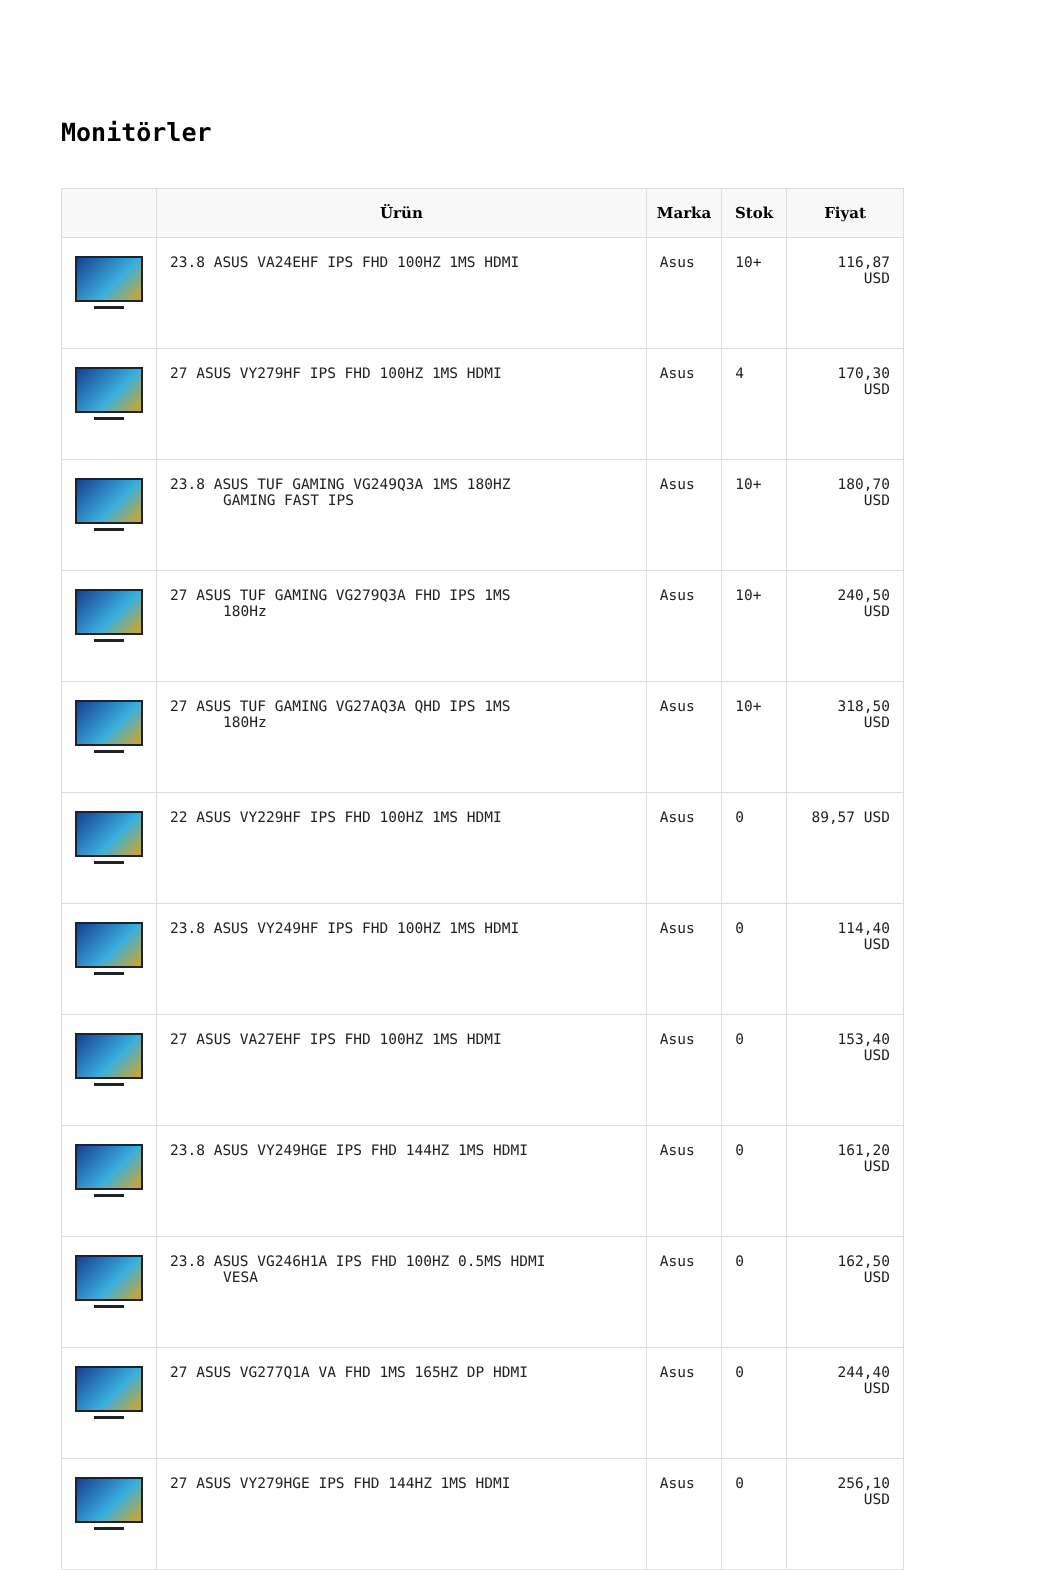Monitörler
| | Ürün | Marka | Stok | Fiyat |
| --- | --- | --- | --- | --- |
| | 23.8 ASUS VA24EHF IPS FHD 100HZ 1MS HDMI | Asus | 10+ | 116,87 USD |
| | 27 ASUS VY279HF IPS FHD 100HZ 1MS HDMI | Asus | 4 | 170,30 USD |
| | 23.8 ASUS TUF GAMING VG249Q3A 1MS 180HZ GAMING FAST IPS | Asus | 10+ | 180,70 USD |
| | 27 ASUS TUF GAMING VG279Q3A FHD IPS 1MS 180Hz | Asus | 10+ | 240,50 USD |
| | 27 ASUS TUF GAMING VG27AQ3A QHD IPS 1MS 180Hz | Asus | 10+ | 318,50 USD |
| | 22 ASUS VY229HF IPS FHD 100HZ 1MS HDMI | Asus | 0 | 89,57 USD |
| | 23.8 ASUS VY249HF IPS FHD 100HZ 1MS HDMI | Asus | 0 | 114,40 USD |
| | 27 ASUS VA27EHF IPS FHD 100HZ 1MS HDMI | Asus | 0 | 153,40 USD |
| | 23.8 ASUS VY249HGE IPS FHD 144HZ 1MS HDMI | Asus | 0 | 161,20 USD |
| | 23.8 ASUS VG246H1A IPS FHD 100HZ 0.5MS HDMI VESA | Asus | 0 | 162,50 USD |
| | 27 ASUS VG277Q1A VA FHD 1MS 165HZ DP HDMI | Asus | 0 | 244,40 USD |
| | 27 ASUS VY279HGE IPS FHD 144HZ 1MS HDMI | Asus | 0 | 256,10 USD |